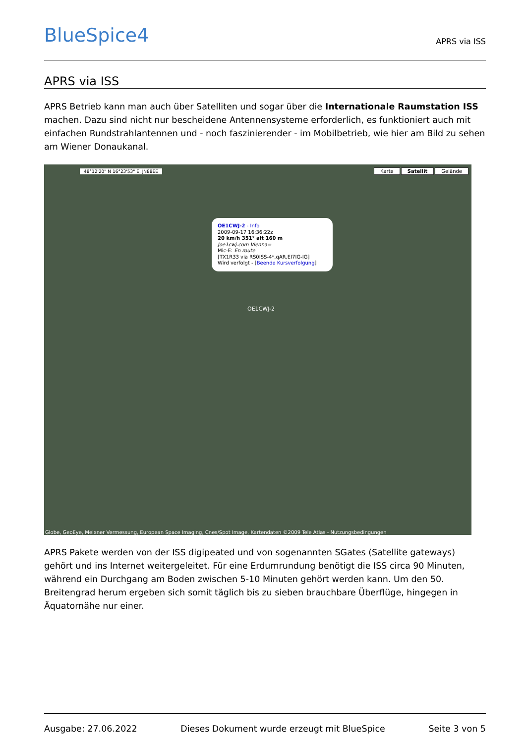BlueSpice4
APRS via ISS
APRS via ISS
APRS Betrieb kann man auch über Satelliten und sogar über die Internationale Raumstation ISS machen. Dazu sind nicht nur bescheidene Antennensysteme erforderlich, es funktioniert auch mit einfachen Rundstrahlantennen und - noch faszinierender - im Mobilbetrieb, wie hier am Bild zu sehen am Wiener Donaukanal.
48°12'20" N 16°23'53" E, JN88EE
Karte Satellit Gelände
OE1CWJ-2 - Info
2009-09-17 16:36:22z
20 km/h 351° alt 160 m
Joe1cwj.com Vienna=
Mic-E: En route
[TX1R33 via RS0ISS-4*,qAR,EI7IG-IG]
Wird verfolgt - [Beende Kursverfolgung]
OE1CWJ-2
Globe, GeoEye, Meixner Vermessung, European Space Imaging, Cnes/Spot Image, Kartendaten ©2009 Tele Atlas - Nutzungsbedingungen
APRS Pakete werden von der ISS digipeated und von sogenannten SGates (Satellite gateways) gehört und ins Internet weitergeleitet. Für eine Erdumrundung benötigt die ISS circa 90 Minuten, während ein Durchgang am Boden zwischen 5-10 Minuten gehört werden kann. Um den 50. Breitengrad herum ergeben sich somit täglich bis zu sieben brauchbare Überflüge, hingegen in Äquatornähe nur einer.
Ausgabe: 27.06.2022 Dieses Dokument wurde erzeugt mit BlueSpice Seite 3 von 5